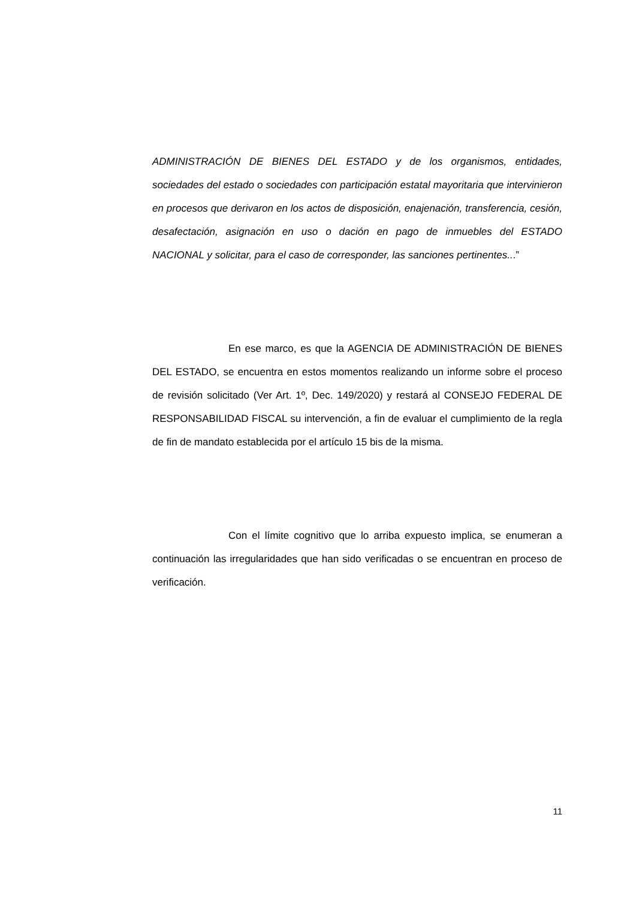ADMINISTRACIÓN DE BIENES DEL ESTADO y de los organismos, entidades, sociedades del estado o sociedades con participación estatal mayoritaria que intervinieron en procesos que derivaron en los actos de disposición, enajenación, transferencia, cesión, desafectación, asignación en uso o dación en pago de inmuebles del ESTADO NACIONAL y solicitar, para el caso de corresponder, las sanciones pertinentes...”
En ese marco, es que la AGENCIA DE ADMINISTRACIÓN DE BIENES DEL ESTADO, se encuentra en estos momentos realizando un informe sobre el proceso de revisión solicitado (Ver Art. 1º, Dec. 149/2020) y restará al CONSEJO FEDERAL DE RESPONSABILIDAD FISCAL su intervención, a fin de evaluar el cumplimiento de la regla de fin de mandato establecida por el artículo 15 bis de la misma.
Con el límite cognitivo que lo arriba expuesto implica, se enumeran a continuación las irregularidades que han sido verificadas o se encuentran en proceso de verificación.
11